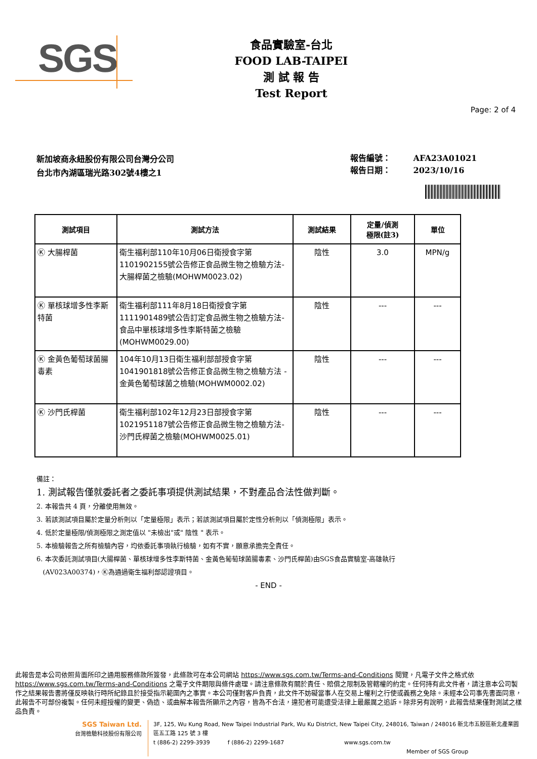SGS
食品實驗室-台北
FOOD LAB-TAIPEI
測 試 報 告
Test Report
Page: 2 of 4
新加坡商永紐股份有限公司台灣分公司
台北市內湖區瑞光路302號4樓之1
報告編號： AFA23A01021
報告日期： 2023/10/16
| 測試項目 | 測試方法 | 測試結果 | 定量/偵測 極限(註3) | 單位 |
| --- | --- | --- | --- | --- |
| Ⓚ 大腸桿菌 | 衛生福利部110年10月06日衛授食字第1101902155號公告修正食品微生物之檢驗方法-大腸桿菌之檢驗(MOHWM0023.02) | 陰性 | 3.0 | MPN/g |
| Ⓚ 單核球增多性李斯特菌 | 衛生福利部111年8月18日衛授食字第1111901489號公告訂定食品微生物之檢驗方法-食品中單核球增多性李斯特菌之檢驗(MOHWM0029.00) | 陰性 | --- | --- |
| Ⓚ 金黃色葡萄球菌腸毒素 | 104年10月13日衛生福利部部授食字第1041901818號公告修正食品微生物之檢驗方法 - 金黃色葡萄球菌之檢驗(MOHWM0002.02) | 陰性 | --- | --- |
| Ⓚ 沙門氏桿菌 | 衛生福利部102年12月23日部授食字第1021951187號公告修正食品微生物之檢驗方法-沙門氏桿菌之檢驗(MOHWM0025.01) | 陰性 | --- | --- |
備註：
1. 測試報告僅就委託者之委託事項提供測試結果，不對產品合法性做判斷。
2. 本報告共 4 頁，分離使用無效。
3. 若該測試項目屬於定量分析則以「定量極限」表示；若該測試項目屬於定性分析則以「偵測極限」表示。
4. 低於定量極限/偵測極限之測定值以 "未檢出"或" 陰性 " 表示。
5. 本檢驗報告之所有檢驗內容，均依委託事項執行檢驗，如有不實，願意承擔完全責任。
6. 本次委託測試項目(大腸桿菌、單核球增多性李斯特菌、金黃色葡萄球菌腸毒素、沙門氏桿菌)由SGS食品實驗室-高雄執行
(AV023A00374)，Ⓚ為通過衛生福利部認證項目。
- END -
此報告是本公司依照背面所印之通用服務條款所簽發，此條款可在本公司網站 https://www.sgs.com.tw/Terms-and-Conditions 閱覽，凡電子文件之格式依 https://www.sgs.com.tw/Terms-and-Conditions 之電子文件期限與條件處理。請注意條款有關於責任、賠償之限制及管轄權的約定。任何持有此文件者，請注意本公司製作之結果報告書將僅反映執行時所紀錄且於接受指示範圍內之事實。本公司僅對客戶負責，此文件不妨礙當事人在交易上權利之行使或義務之免除。未經本公司事先書面同意，此報告不可部份複製。任何未經授權的變更、偽造、或曲解本報告所顯示之內容，皆為不合法，違犯者可能遭受法律上最嚴厲之追訴。除非另有說明，此報告結果僅對測試之樣品負責。
SGS Taiwan Ltd.
台灣檢驗科技股份有限公司
3F, 125, Wu Kung Road, New Taipei Industrial Park, Wu Ku District, New Taipei City, 248016, Taiwan / 248016 新北市五股區新北產業園區五工路 125 號 3 樓
t (886-2) 2299-3939 f (886-2) 2299-1687 www.sgs.com.tw
Member of SGS Group